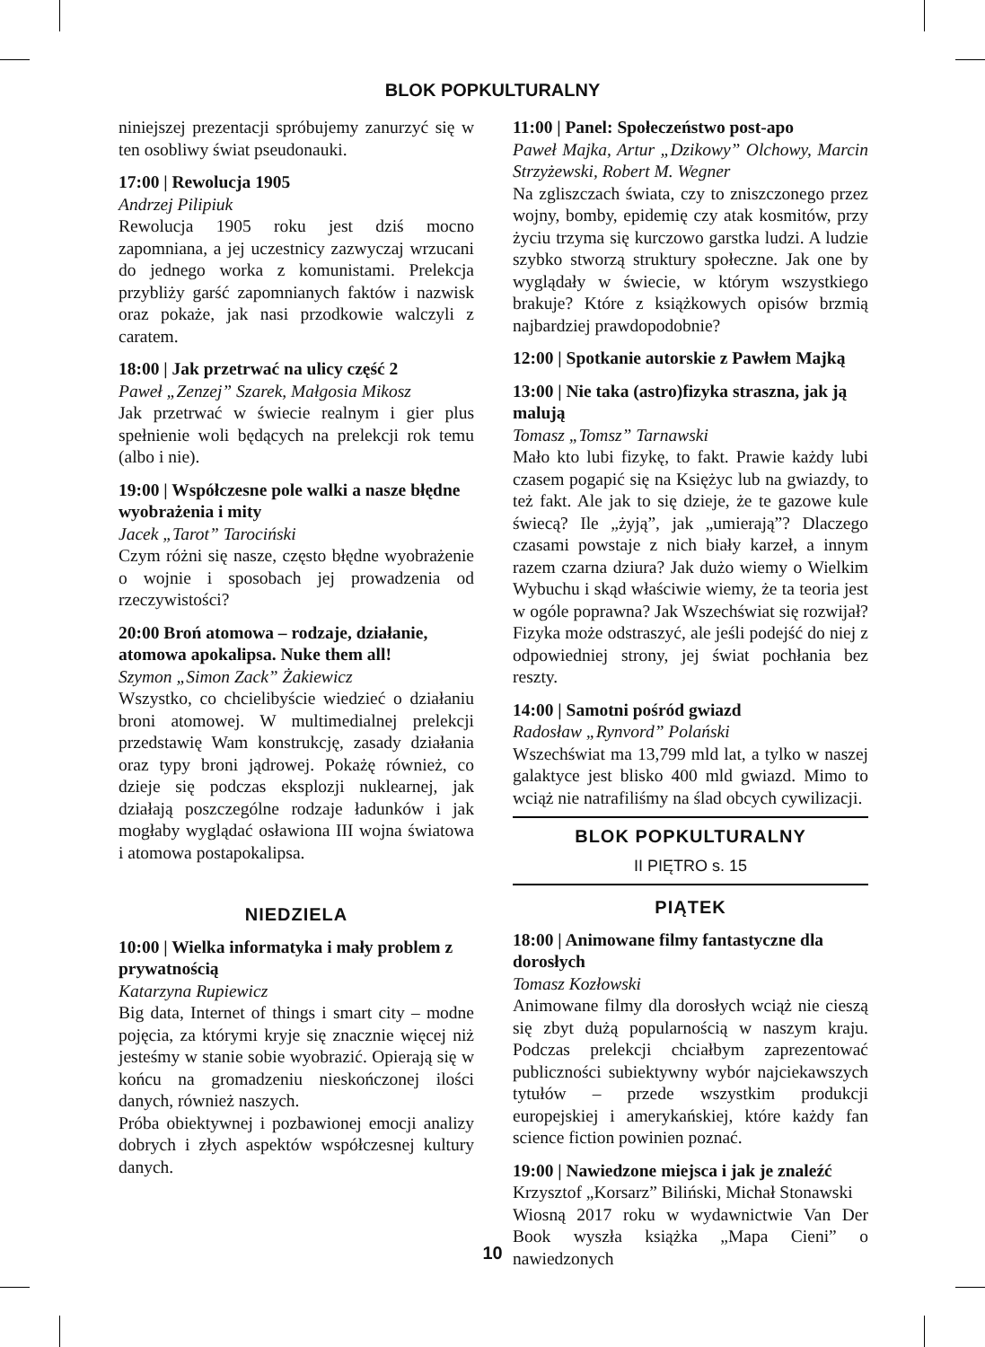BLOK POPKULTURALNY
niniejszej prezentacji spróbujemy zanurzyć się w ten osobliwy świat pseudonauki.
17:00 | Rewolucja 1905
Andrzej Pilipiuk
Rewolucja 1905 roku jest dziś mocno zapomniana, a jej uczestnicy zazwyczaj wrzucani do jednego worka z komunistami. Prelekcja przybliży garść zapomnianych faktów i nazwisk oraz pokaże, jak nasi przodkowie walczyli z caratem.
18:00 | Jak przetrwać na ulicy część 2
Paweł „Zenzej” Szarek, Małgosia Mikosz
Jak przetrwać w świecie realnym i gier plus spełnienie woli będących na prelekcji rok temu (albo i nie).
19:00 | Współczesne pole walki a nasze błędne wyobrażenia i mity
Jacek „Tarot” Tarociński
Czym różni się nasze, często błędne wyobrażenie o wojnie i sposobach jej prowadzenia od rzeczywistości?
20:00 Broń atomowa – rodzaje, działanie, atomowa apokalipsa. Nuke them all!
Szymon „Simon Zack” Żakiewicz
Wszystko, co chcielibyście wiedzieć o działaniu broni atomowej. W multimedialnej prelekcji przedstawię Wam konstrukcję, zasady działania oraz typy broni jądrowej. Pokażę również, co dzieje się podczas eksplozji nuklearnej, jak działają poszczególne rodzaje ładunków i jak mogłaby wyglądać osławiona III wojna światowa i atomowa postapokalipsa.
NIEDZIELA
10:00 | Wielka informatyka i mały problem z prywatnością
Katarzyna Rupiewicz
Big data, Internet of things i smart city – modne pojęcia, za którymi kryje się znacznie więcej niż jesteśmy w stanie sobie wyobrazić. Opierają się w końcu na gromadzeniu nieskończonej ilości danych, również naszych.
Próba obiektywnej i pozbawionej emocji analizy dobrych i złych aspektów współczesnej kultury danych.
11:00 | Panel: Społeczeństwo post-apo
Paweł Majka, Artur „Dzikowy” Olchowy, Marcin Strzyżewski, Robert M. Wegner
Na zgliszczach świata, czy to zniszczonego przez wojny, bomby, epidemię czy atak kosmitów, przy życiu trzyma się kurczowo garstka ludzi. A ludzie szybko stworzą struktury społeczne. Jak one by wyglądały w świecie, w którym wszystkiego brakuje? Które z książkowych opisów brzmią najbardziej prawdopodobnie?
12:00 | Spotkanie autorskie z Pawłem Majką
13:00 | Nie taka (astro)fizyka straszna, jak ją malują
Tomasz „Tomsz” Tarnawski
Mało kto lubi fizykę, to fakt. Prawie każdy lubi czasem pogapić się na Księżyc lub na gwiazdy, to też fakt. Ale jak to się dzieje, że te gazowe kule świecą? Ile „żyją”, jak „umierają”? Dlaczego czasami powstaje z nich biały karzeł, a innym razem czarna dziura? Jak dużo wiemy o Wielkim Wybuchu i skąd właściwie wiemy, że ta teoria jest w ogóle poprawna? Jak Wszechświat się rozwijał? Fizyka może odstraszyć, ale jeśli podejść do niej z odpowiedniej strony, jej świat pochłania bez reszty.
14:00 | Samotni pośród gwiazd
Radosław „Rynvord” Polański
Wszechświat ma 13,799 mld lat, a tylko w naszej galaktyce jest blisko 400 mld gwiazd. Mimo to wciąż nie natrafiliśmy na ślad obcych cywilizacji.
BLOK POPKULTURALNY
II PIĘTRO s. 15
PIĄTEK
18:00 | Animowane filmy fantastyczne dla dorosłych
Tomasz Kozłowski
Animowane filmy dla dorosłych wciąż nie cieszą się zbyt dużą popularnością w naszym kraju. Podczas prelekcji chciałbym zaprezentować publiczności subiektywny wybór najciekawszych tytułów – przede wszystkim produkcji europejskiej i amerykańskiej, które każdy fan science fiction powinien poznać.
19:00 | Nawiedzone miejsca i jak je znaleźć
Krzysztof „Korsarz” Biliński, Michał Stonawski
Wiosną 2017 roku w wydawnictwie Van Der Book wyszła książka „Mapa Cieni” o nawiedzonych
10